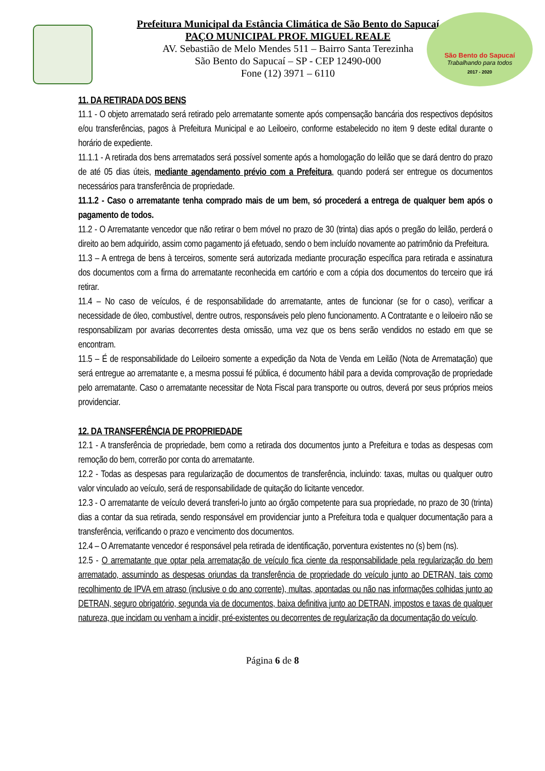São Bento do Sapucaí
Trabalhando para todos
2017 - 2020
Prefeitura Municipal da Estância Climática de São Bento do Sapucaí
PAÇO MUNICIPAL PROF. MIGUEL REALE
AV. Sebastião de Melo Mendes 511 – Bairro Santa Terezinha
São Bento do Sapucaí – SP - CEP 12490-000
Fone (12) 3971 – 6110
11. DA RETIRADA DOS BENS
11.1 - O objeto arrematado será retirado pelo arrematante somente após compensação bancária dos respectivos depósitos e/ou transferências, pagos à Prefeitura Municipal e ao Leiloeiro, conforme estabelecido no item 9 deste edital durante o horário de expediente.
11.1.1 - A retirada dos bens arrematados será possível somente após a homologação do leilão que se dará dentro do prazo de até 05 dias úteis, mediante agendamento prévio com a Prefeitura, quando poderá ser entregue os documentos necessários para transferência de propriedade.
11.1.2 - Caso o arrematante tenha comprado mais de um bem, só procederá a entrega de qualquer bem após o pagamento de todos.
11.2 - O Arrematante vencedor que não retirar o bem móvel no prazo de 30 (trinta) dias após o pregão do leilão, perderá o direito ao bem adquirido, assim como pagamento já efetuado, sendo o bem incluído novamente ao patrimônio da Prefeitura.
11.3 – A entrega de bens à terceiros, somente será autorizada mediante procuração específica para retirada e assinatura dos documentos com a firma do arrematante reconhecida em cartório e com a cópia dos documentos do terceiro que irá retirar.
11.4 – No caso de veículos, é de responsabilidade do arrematante, antes de funcionar (se for o caso), verificar a necessidade de óleo, combustível, dentre outros, responsáveis pelo pleno funcionamento. A Contratante e o leiloeiro não se responsabilizam por avarias decorrentes desta omissão, uma vez que os bens serão vendidos no estado em que se encontram.
11.5 – É de responsabilidade do Leiloeiro somente a expedição da Nota de Venda em Leilão (Nota de Arrematação) que será entregue ao arrematante e, a mesma possui fé pública, é documento hábil para a devida comprovação de propriedade pelo arrematante. Caso o arrematante necessitar de Nota Fiscal para transporte ou outros, deverá por seus próprios meios providenciar.
12. DA TRANSFERÊNCIA DE PROPRIEDADE
12.1 - A transferência de propriedade, bem como a retirada dos documentos junto a Prefeitura e todas as despesas com remoção do bem, correrão por conta do arrematante.
12.2 - Todas as despesas para regularização de documentos de transferência, incluindo: taxas, multas ou qualquer outro valor vinculado ao veículo, será de responsabilidade de quitação do licitante vencedor.
12.3 - O arrematante de veículo deverá transferi-lo junto ao órgão competente para sua propriedade, no prazo de 30 (trinta) dias a contar da sua retirada, sendo responsável em providenciar junto a Prefeitura toda e qualquer documentação para a transferência, verificando o prazo e vencimento dos documentos.
12.4 – O Arrematante vencedor é responsável pela retirada de identificação, porventura existentes no (s) bem (ns).
12.5 - O arrematante que optar pela arrematação de veículo fica ciente da responsabilidade pela regularização do bem arrematado, assumindo as despesas oriundas da transferência de propriedade do veículo junto ao DETRAN, tais como recolhimento de IPVA em atraso (inclusive o do ano corrente), multas, apontadas ou não nas informações colhidas junto ao DETRAN, seguro obrigatório, segunda via de documentos, baixa definitiva junto ao DETRAN, impostos e taxas de qualquer natureza, que incidam ou venham a incidir, pré-existentes ou decorrentes de regularização da documentação do veículo.
Página 6 de 8